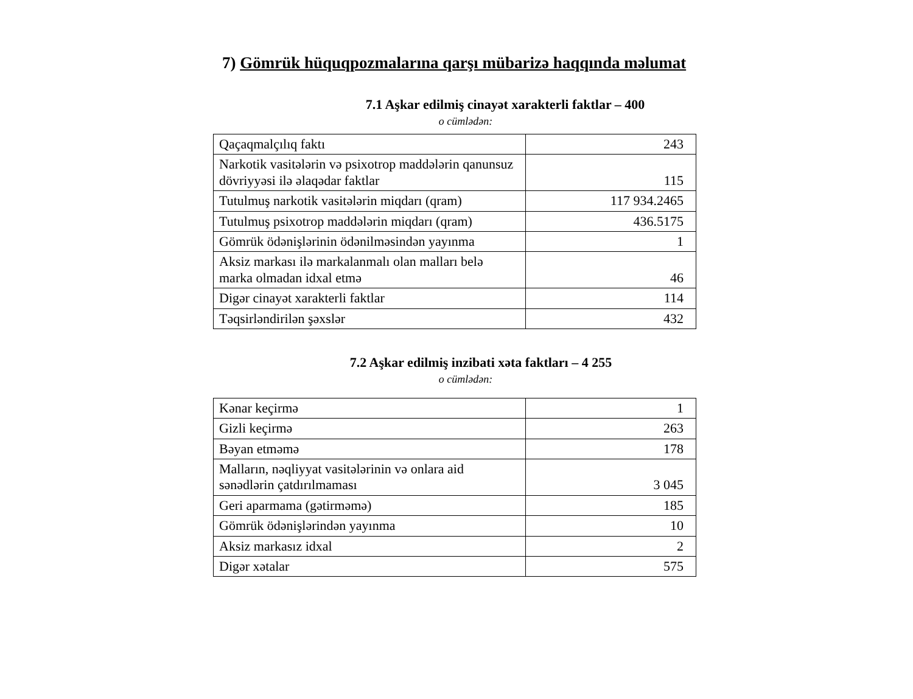7) Gömrük hüquqpozmalarına qarşı mübarizə haqqında məlumat
7.1 Aşkar edilmiş cinayət xarakterli faktlar – 400
o cümlədən:
| Qaçaqmalçılıq faktı | 243 |
| Narkotik vasitələrin və psixotrop maddələrin qanunsuz dövriyyəsi ilə əlaqədar faktlar | 115 |
| Tutulmuş narkotik vasitələrin miqdarı (qram) | 117 934.2465 |
| Tutulmuş psixotrop maddələrin miqdarı (qram) | 436.5175 |
| Gömrük ödənişlərinin ödənilməsindən yayınma | 1 |
| Aksiz markası ilə markalanmalı olan malları belə marka olmadan idxal etmə | 46 |
| Digər cinayət xarakterli faktlar | 114 |
| Təqsirləndirilən şəxslər | 432 |
7.2 Aşkar edilmiş inzibati xəta faktları – 4 255
o cümlədən:
| Kənar keçirmə | 1 |
| Gizli keçirmə | 263 |
| Bəyan etməmə | 178 |
| Malların, nəqliyyat vasitələrinin və onlara aid sənədlərin çatdırılmaması | 3 045 |
| Geri aparmama (gətirməmə) | 185 |
| Gömrük ödənişlərindən yayınma | 10 |
| Aksiz markasız idxal | 2 |
| Digər xətalar | 575 |